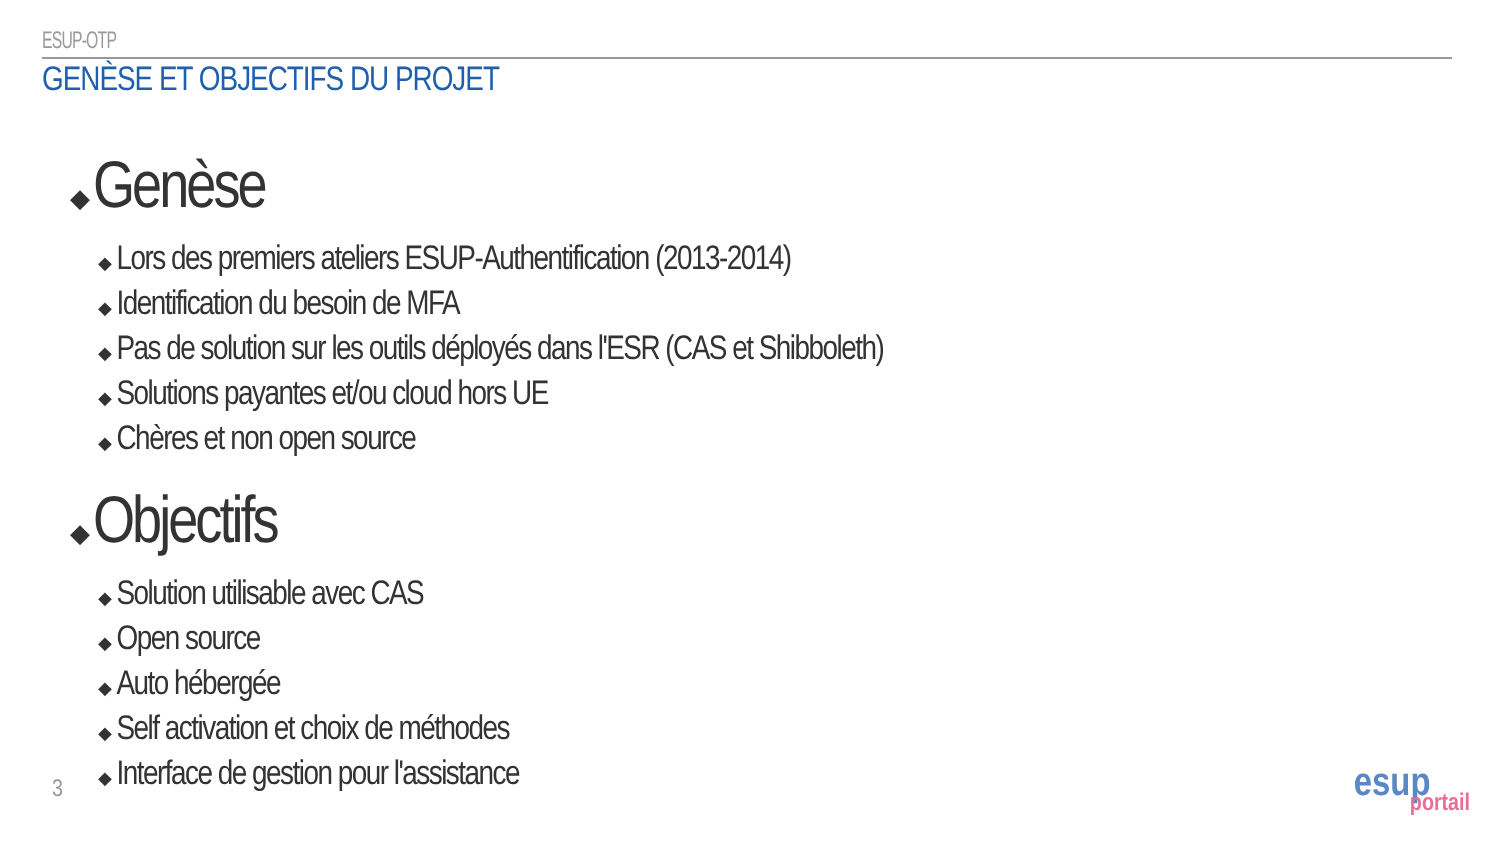ESUP-OTP
GENÈSE ET OBJECTIFS DU PROJET
◆ Genèse
◆ Lors des premiers ateliers ESUP-Authentification (2013-2014)
◆ Identification du besoin de MFA
◆ Pas de solution sur les outils déployés dans l'ESR (CAS et Shibboleth)
◆ Solutions payantes et/ou cloud hors UE
◆ Chères et non open source
◆ Objectifs
◆ Solution utilisable avec CAS
◆ Open source
◆ Auto hébergée
◆ Self activation et choix de méthodes
◆ Interface de gestion pour l'assistance
3
esup
portail